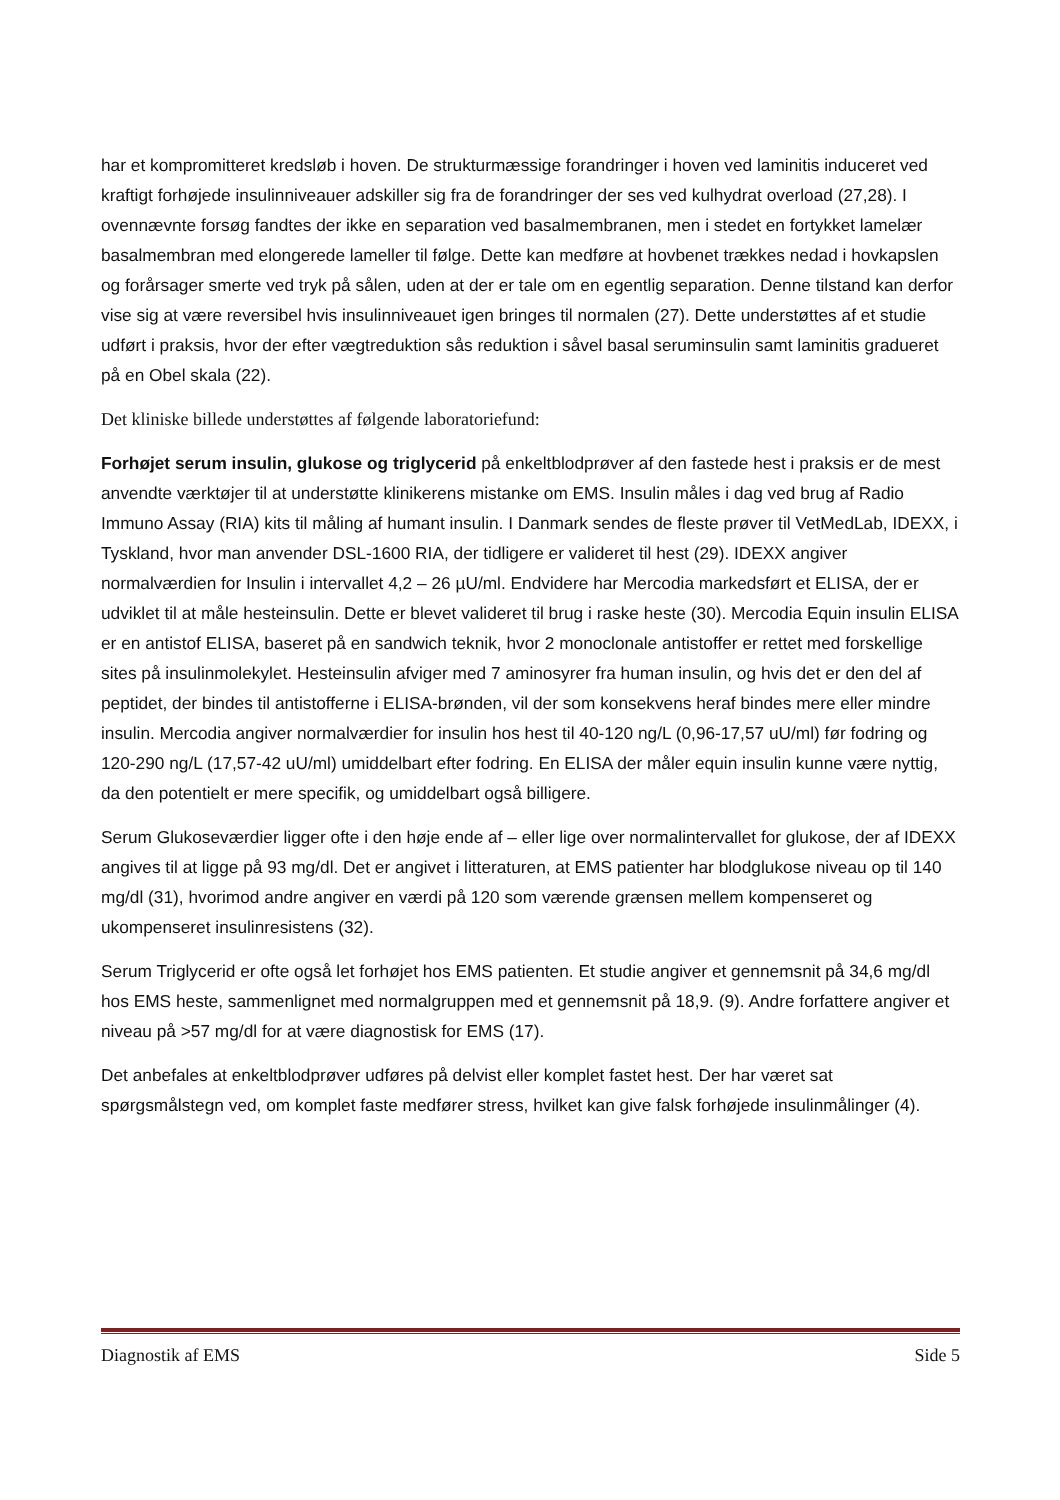har et kompromitteret kredsløb i hoven. De strukturmæssige forandringer i hoven ved laminitis induceret ved kraftigt forhøjede insulinniveauer adskiller sig fra de forandringer der ses ved kulhydrat overload (27,28). I ovennævnte forsøg fandtes der ikke en separation ved basalmembranen, men i stedet en fortykket lamelær basalmembran med elongerede lameller til følge. Dette kan medføre at hovbenet trækkes nedad i hovkapslen og forårsager smerte ved tryk på sålen, uden at der er tale om en egentlig separation. Denne tilstand kan derfor vise sig at være reversibel hvis insulinniveauet igen bringes til normalen (27). Dette understøttes af et studie udført i praksis, hvor der efter vægtreduktion sås reduktion i såvel basal seruminsulin samt laminitis gradueret på en Obel skala (22).
Det kliniske billede understøttes af følgende laboratoriefund:
Forhøjet serum insulin, glukose og triglycerid på enkeltblodprøver af den fastede hest i praksis er de mest anvendte værktøjer til at understøtte klinikerens mistanke om EMS. Insulin måles i dag ved brug af Radio Immuno Assay (RIA) kits til måling af humant insulin. I Danmark sendes de fleste prøver til VetMedLab, IDEXX, i Tyskland, hvor man anvender DSL-1600 RIA, der tidligere er valideret til hest (29). IDEXX angiver normalværdien for Insulin i intervallet 4,2 – 26 µU/ml. Endvidere har Mercodia markedsført et ELISA, der er udviklet til at måle hesteinsulin. Dette er blevet valideret til brug i raske heste (30). Mercodia Equin insulin ELISA er en antistof ELISA, baseret på en sandwich teknik, hvor 2 monoclonale antistoffer er rettet med forskellige sites på insulinmolekylet. Hesteinsulin afviger med 7 aminosyrer fra human insulin, og hvis det er den del af peptidet, der bindes til antistofferne i ELISA-brønden, vil der som konsekvens heraf bindes mere eller mindre insulin. Mercodia angiver normalværdier for insulin hos hest til 40-120 ng/L (0,96-17,57 uU/ml) før fodring og 120-290 ng/L (17,57-42 uU/ml) umiddelbart efter fodring. En ELISA der måler equin insulin kunne være nyttig, da den potentielt er mere specifik, og umiddelbart også billigere.
Serum Glukoseværdier ligger ofte i den høje ende af – eller lige over normalintervallet for glukose, der af IDEXX angives til at ligge på 93 mg/dl. Det er angivet i litteraturen, at EMS patienter har blodglukose niveau op til 140 mg/dl (31), hvorimod andre angiver en værdi på 120 som værende grænsen mellem kompenseret og ukompenseret insulinresistens (32).
Serum Triglycerid er ofte også let forhøjet hos EMS patienten. Et studie angiver et gennemsnit på 34,6 mg/dl hos EMS heste, sammenlignet med normalgruppen med et gennemsnit på 18,9. (9). Andre forfattere angiver et niveau på >57 mg/dl for at være diagnostisk for EMS (17).
Det anbefales at enkeltblodprøver udføres på delvist eller komplet fastet hest. Der har været sat spørgsmålstegn ved, om komplet faste medfører stress, hvilket kan give falsk forhøjede insulinmålinger (4).
Diagnostik af EMS Side 5